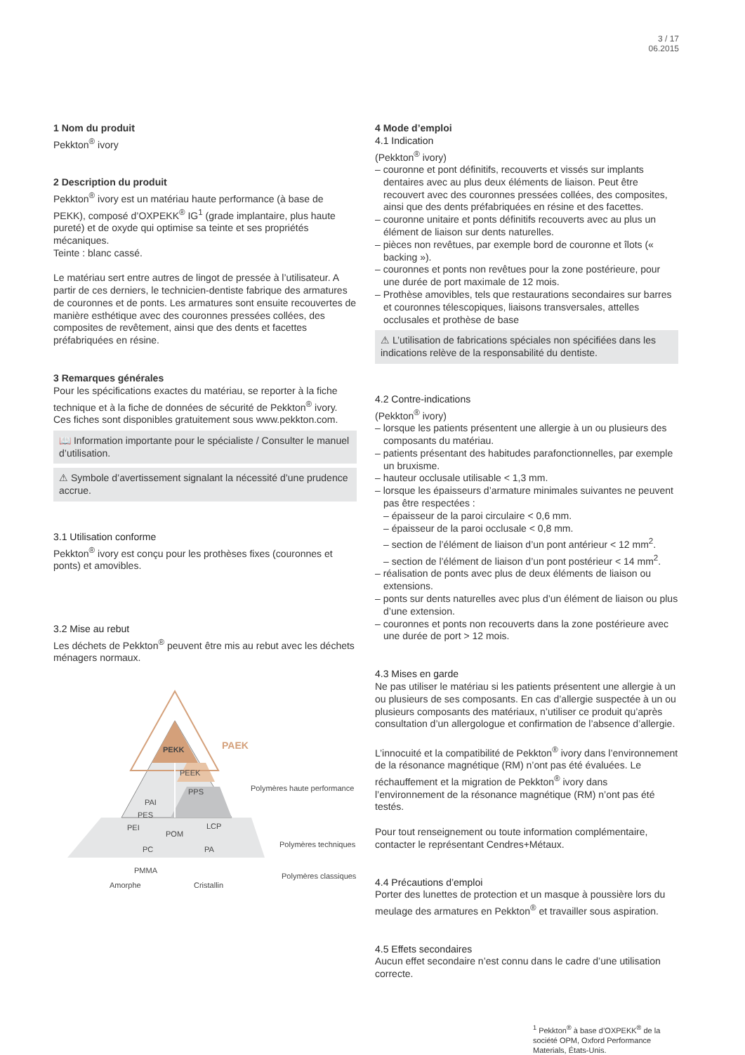3 / 17
06.2015
1 Nom du produit
Pekkton<sup>®</sup> ivory
2 Description du produit
Pekkton<sup>®</sup> ivory est un matériau haute performance (à base de PEKK), composé d’OXPEKK<sup>®</sup> IG<sup>1</sup> (grade implantaire, plus haute pureté) et de oxyde qui optimise sa teinte et ses propriétés mécaniques.
Teinte : blanc cassé.
Le matériau sert entre autres de lingot de pressée à l’utilisateur. A partir de ces derniers, le technicien-dentiste fabrique des armatures de couronnes et de ponts. Les armatures sont ensuite recouvertes de manière esthétique avec des couronnes pressées collées, des composites de revêtement, ainsi que des dents et facettes préfabriquées en résine.
3 Remarques générales
Pour les spécifications exactes du matériau, se reporter à la fiche technique et à la fiche de données de sécurité de Pekkton<sup>®</sup> ivory. Ces fiches sont disponibles gratuitement sous www.pekkton.com.
📖 Information importante pour le spécialiste / Consulter le manuel d’utilisation.
⚠ Symbole d’avertissement signalant la nécessité d’une prudence accrue.
3.1 Utilisation conforme
Pekkton<sup>®</sup> ivory est conçu pour les prothèses fixes (couronnes et ponts) et amovibles.
3.2 Mise au rebut
Les déchets de Pekkton<sup>®</sup> peuvent être mis au rebut avec les déchets ménagers normaux.
PEKK
PAEK
PEEK
PPS
PAI
PES
PEI
LCP
​
​
POM
PC
PA
PMMA
Amorphe
Cristallin
Polymères haute performance
Polymères techniques
Polymères classiques
4 Mode d’emploi
4.1 Indication
(Pekkton<sup>®</sup> ivory)
– couronne et pont définitifs, recouverts et vissés sur implants dentaires avec au plus deux éléments de liaison. Peut être recouvert avec des couronnes pressées collées, des composites, ainsi que des dents préfabriquées en résine et des facettes.
– couronne unitaire et ponts définitifs recouverts avec au plus un élément de liaison sur dents naturelles.
– pièces non revêtues, par exemple bord de couronne et îlots (« backing »).
– couronnes et ponts non revêtues pour la zone postérieure, pour une durée de port maximale de 12 mois.
– Prothèse amovibles, tels que restaurations secondaires sur barres et couronnes télescopiques, liaisons transversales, attelles occlusales et prothèse de base
⚠ L’utilisation de fabrications spéciales non spécifiées dans les indications relève de la responsabilité du dentiste.
4.2 Contre-indications
(Pekkton<sup>®</sup> ivory)
– lorsque les patients présentent une allergie à un ou plusieurs des composants du matériau.
– patients présentant des habitudes parafonctionnelles, par exemple un bruxisme.
– hauteur occlusale utilisable < 1,3 mm.
– lorsque les épaisseurs d’armature minimales suivantes ne peuvent pas être respectées :
– épaisseur de la paroi circulaire < 0,6 mm.
– épaisseur de la paroi occlusale < 0,8 mm.
– section de l’élément de liaison d’un pont antérieur < 12 mm<sup>2</sup>.
– section de l’élément de liaison d’un pont postérieur < 14 mm<sup>2</sup>.
– réalisation de ponts avec plus de deux éléments de liaison ou extensions.
– ponts sur dents naturelles avec plus d’un élément de liaison ou plus d’une extension.
– couronnes et ponts non recouverts dans la zone postérieure avec une durée de port > 12 mois.
4.3 Mises en garde
Ne pas utiliser le matériau si les patients présentent une allergie à un ou plusieurs de ses composants. En cas d’allergie suspectée à un ou plusieurs composants des matériaux, n’utiliser ce produit qu’après consultation d’un allergologue et confirmation de l’absence d’allergie.
L’innocuité et la compatibilité de Pekkton<sup>®</sup> ivory dans l’environnement de la résonance magnétique (RM) n’ont pas été évaluées. Le réchauffement et la migration de Pekkton<sup>®</sup> ivory dans l’environnement de la résonance magnétique (RM) n’ont pas été testés.
Pour tout renseignement ou toute information complémentaire, contacter le représentant Cendres+Métaux.
4.4 Précautions d’emploi
Porter des lunettes de protection et un masque à poussière lors du meulage des armatures en Pekkton<sup>®</sup> et travailler sous aspiration.
4.5 Effets secondaires
Aucun effet secondaire n’est connu dans le cadre d’une utilisation correcte.
<sup>1</sup> Pekkton<sup>®</sup> à base d’OXPEKK<sup>®</sup> de la société OPM, Oxford Performance Materials, États-Unis.